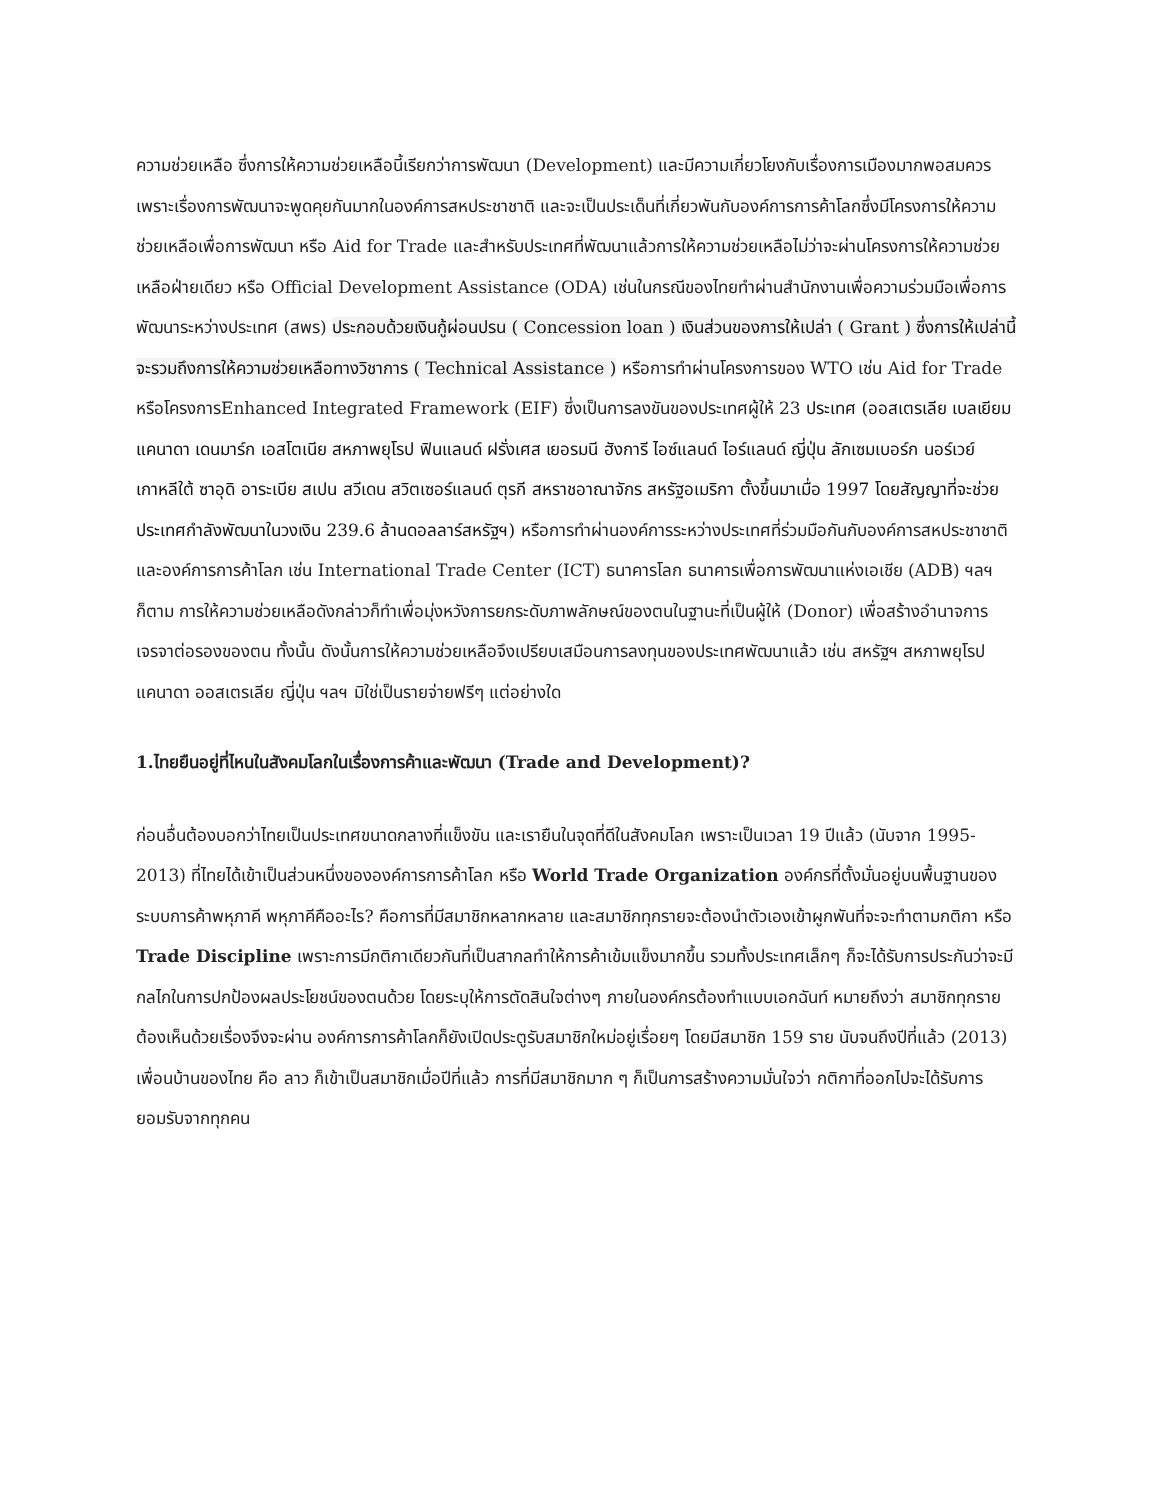ความช่วยเหลือ ซึ่งการให้ความช่วยเหลือนี้เรียกว่าการพัฒนา (Development) และมีความเกี่ยวโยงกับเรื่องการเมืองมากพอสมควร เพราะเรื่องการพัฒนาจะพูดคุยกันมากในองค์การสหประชาชาติ และจะเป็นประเด็นที่เกี่ยวพันกับองค์การการค้าโลกซึ่งมีโครงการให้ความช่วยเหลือเพื่อการพัฒนา หรือ Aid for Trade และสำหรับประเทศที่พัฒนาแล้วการให้ความช่วยเหลือไม่ว่าจะผ่านโครงการให้ความช่วยเหลือฝ่ายเดียว หรือ Official Development Assistance (ODA) เช่นในกรณีของไทยทำผ่านสำนักงานเพื่อความร่วมมือเพื่อการพัฒนาระหว่างประเทศ (สพร) ประกอบด้วยเงินกู้ผ่อนปรน ( Concession loan ) เงินส่วนของการให้เปล่า ( Grant ) ซึ่งการให้เปล่านี้จะรวมถึงการให้ความช่วยเหลือทางวิชาการ ( Technical Assistance ) หรือการทำผ่านโครงการของ WTO เช่น Aid for Trade หรือโครงการEnhanced Integrated Framework (EIF) ซึ่งเป็นการลงขันของประเทศผู้ให้ 23 ประเทศ (ออสเตรเลีย เบลเยียม แคนาดา เดนมาร์ก เอสโตเนีย สหภาพยุโรป ฟินแลนด์ ฝรั่งเศส เยอรมนี ฮังการี ไอซ์แลนด์ ไอร์แลนด์ ญี่ปุ่น ลักเซมเบอร์ก นอร์เวย์ เกาหลีใต้ ซาอุดิ อาระเบีย สเปน สวีเดน สวิตเซอร์แลนด์ ตุรกี สหราชอาณาจักร สหรัฐอเมริกา ตั้งขึ้นมาเมื่อ 1997 โดยสัญญาที่จะช่วยประเทศกำลังพัฒนาในวงเงิน 239.6 ล้านดอลลาร์สหรัฐฯ) หรือการทำผ่านองค์การระหว่างประเทศที่ร่วมมือกันกับองค์การสหประชาชาติและองค์การการค้าโลก เช่น International Trade Center (ICT) ธนาคารโลก ธนาคารเพื่อการพัฒนาแห่งเอเชีย (ADB) ฯลฯ ก็ตาม การให้ความช่วยเหลือดังกล่าวก็ทำเพื่อมุ่งหวังการยกระดับภาพลักษณ์ของตนในฐานะที่เป็นผู้ให้ (Donor) เพื่อสร้างอำนาจการเจรจาต่อรองของตน ทั้งนั้น ดังนั้นการให้ความช่วยเหลือจึงเปรียบเสมือนการลงทุนของประเทศพัฒนาแล้ว เช่น สหรัฐฯ สหภาพยุโรป แคนาดา ออสเตรเลีย ญี่ปุ่น ฯลฯ มิใช่เป็นรายจ่ายฟรีๆ แต่อย่างใด
1.ไทยยืนอยู่ที่ไหนในสังคมโลกในเรื่องการค้าและพัฒนา (Trade and Development)?
ก่อนอื่นต้องบอกว่าไทยเป็นประเทศขนาดกลางที่แข็งขัน และเรายืนในจุดที่ดีในสังคมโลก เพราะเป็นเวลา 19 ปีแล้ว (นับจาก 1995-2013) ที่ไทยได้เข้าเป็นส่วนหนึ่งขององค์การการค้าโลก หรือ World Trade Organization องค์กรที่ตั้งมั่นอยู่บนพื้นฐานของระบบการค้าพหุภาคี พหุภาคีคืออะไร? คือการที่มีสมาชิกหลากหลาย และสมาชิกทุกรายจะต้องนำตัวเองเข้าผูกพันที่จะจะทำตามกติกา หรือ Trade Discipline เพราะการมีกติกาเดียวกันที่เป็นสากลทำให้การค้าเข้มแข็งมากขึ้น รวมทั้งประเทศเล็กๆ ก็จะได้รับการประกันว่าจะมีกลไกในการปกป้องผลประโยชน์ของตนด้วย โดยระบุให้การตัดสินใจต่างๆ ภายในองค์กรต้องทำแบบเอกฉันท์ หมายถึงว่า สมาชิกทุกรายต้องเห็นด้วยเรื่องจึงจะผ่าน องค์การการค้าโลกก็ยังเปิดประตูรับสมาชิกใหม่อยู่เรื่อยๆ โดยมีสมาชิก 159 ราย นับจนถึงปีที่แล้ว (2013) เพื่อนบ้านของไทย คือ ลาว ก็เข้าเป็นสมาชิกเมื่อปีที่แล้ว การที่มีสมาชิกมาก ๆ ก็เป็นการสร้างความมั่นใจว่า กติกาที่ออกไปจะได้รับการยอมรับจากทุกคน